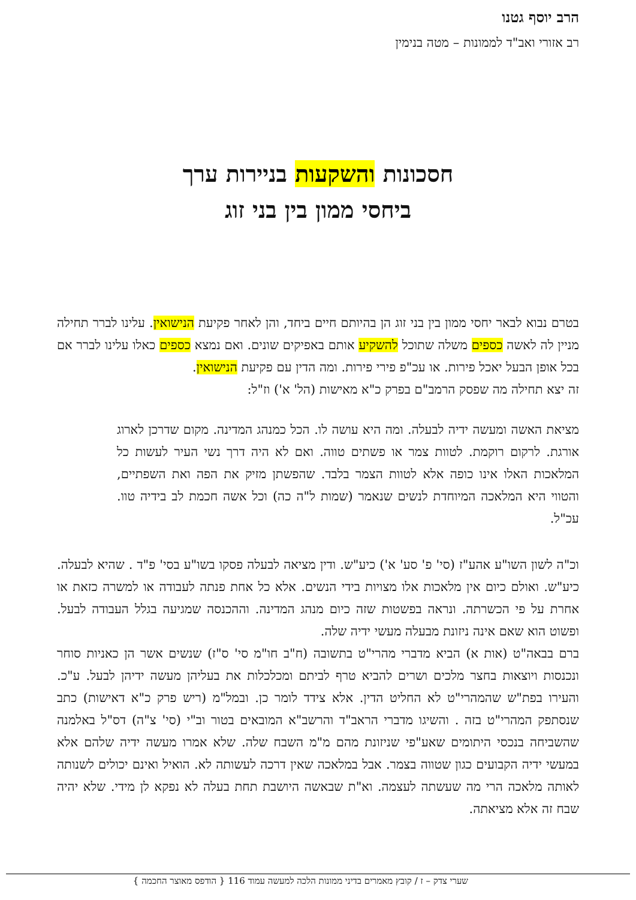הרב יוסף גטנו
רב אזורי ואב"ד לממונות – מטה בנימין
חסכונות והשקעות בניירות ערך
ביחסי ממון בין בני זוג
בטרם נבוא לבאר יחסי ממון בין בני זוג הן בהיותם חיים ביחד, והן לאחר פקיעת הנישואין. עלינו לברר תחילה מניין לה לאשה כספים משלה שתוכל להשקיע אותם באפיקים שונים. ואם נמצא כספים כאלו עלינו לברר אם בכל אופן הבעל יאכל פירות. או עכ"פ פירי פירות. ומה הדין עם פקיעת הנישואין.
זה יצא תחילה מה שפסק הרמב"ם בפרק כ"א מאישות (הל' א') וז"ל:
מציאת האשה ומעשה ידיה לבעלה. ומה היא עושה לו. הכל כמנהג המדינה. מקום שדרכן לארוג אורגת. לרקום רוקמת. לטוות צמר או פשתים טווה. ואם לא היה דרך נשי העיר לעשות כל המלאכות האלו אינו כופה אלא לטוות הצמר בלבד. שהפשתן מזיק את הפה ואת השפתיים, והטווי היא המלאכה המיוחדת לנשים שנאמר (שמות ל"ה כה) וכל אשה חכמת לב בידיה טוו. עכ"ל.
וכ"ה לשון השו"ע אהע"ז (סי' פ' סע' א') כיע"ש. ודין מציאה לבעלה פסקו בשו"ע בסי' פ"ד . שהיא לבעלה. כיע"ש. ואולם כיום אין מלאכות אלו מצויות בידי הנשים. אלא כל אחת פנתה לעבודה או למשרה כזאת או אחרת על פי הכשרתה. ונראה בפשטות שזה כיום מנהג המדינה. וההכנסה שמגיעה בגלל העבודה לבעל. ופשוט הוא שאם אינה ניזונת מבעלה מעשי ידיה שלה.
ברם בבאה"ט (אות א) הביא מדברי מהרי"ט בתשובה (ח"ב חו"מ סי' ס"ז) שנשים אשר הן כאניות סוחר ונכנסות ויוצאות בחצר מלכים ושרים להביא טרף לביתם ומכלכלות את בעליהן מעשה ידיהן לבעל. ע"כ. והעירו בפת"ש שהמהרי"ט לא החליט הדין. אלא צידד לומר כן. ובמל"מ (ריש פרק כ"א דאישות) כתב שנסתפק המהרי"ט בזה . והשיגו מדברי הראב"ד והרשב"א המובאים בטור וב"י (סי' צ"ה) דס"ל באלמנה שהשביחה בנכסי היתומים שאע"פי שניזונת מהם מ"מ השבח שלה. שלא אמרו מעשה ידיה שלהם אלא במעשי ידיה הקבועים כגון שטווה בצמר. אבל במלאכה שאין דרכה לעשותה לא. הואיל ואינם יכולים לשנותה לאותה מלאכה הרי מה שעשתה לעצמה. וא"ת שבאשה היושבת תחת בעלה לא נפקא לן מידי. שלא יהיה שבח זה אלא מציאתה.
שערי צדק – ז / קובץ מאמרים בדיני ממונות הלכה למעשה עמוד 116 { הודפס מאוצר החכמה }